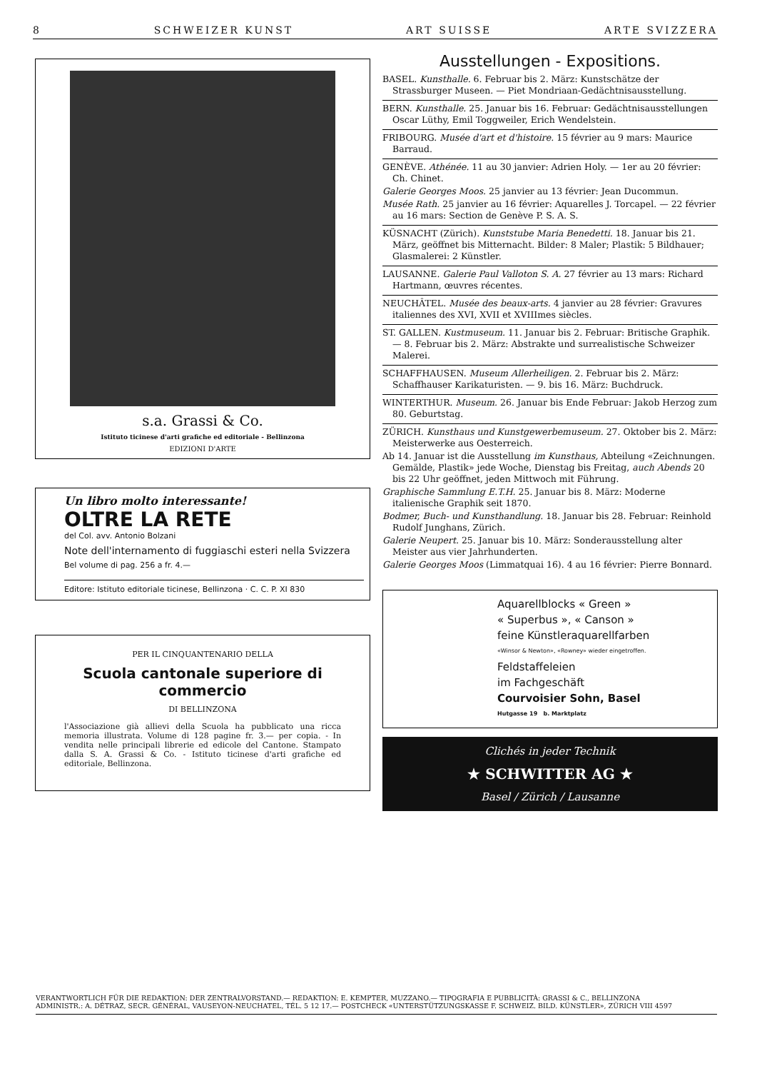8 SCHWEIZER KUNST ART SUISSE ARTE SVIZZERA
s.a. Grassi & Co.
Istituto ticinese d'arti grafiche ed editoriale - Bellinzona
EDIZIONI D'ARTE
Un libro molto interessante!
OLTRE LA RETE
del Col. avv. Antonio Bolzani
Note dell'internamento di fuggiaschi esteri nella Svizzera
Bel volume di pag. 256 a fr. 4.—
Editore: Istituto editoriale ticinese, Bellinzona · C. C. P. XI 830
PER IL CINQUANTENARIO DELLA
Scuola cantonale superiore di commercio
DI BELLINZONA
l'Associazione già allievi della Scuola ha pubblicato una ricca memoria illustrata. Volume di 128 pagine fr. 3.— per copia. - In vendita nelle principali librerie ed edicole del Cantone. Stampato dalla S. A. Grassi & Co. - Istituto ticinese d'arti grafiche ed editoriale, Bellinzona.
Ausstellungen - Expositions.
BASEL. Kunsthalle. 6. Februar bis 2. März: Kunstschätze der Strassburger Museen. — Piet Mondriaan-Gedächtnisausstellung.
BERN. Kunsthalle. 25. Januar bis 16. Februar: Gedächtnisausstellungen Oscar Lüthy, Emil Toggweiler, Erich Wendelstein.
FRIBOURG. Musée d'art et d'histoire. 15 février au 9 mars: Maurice Barraud.
GENÈVE. Athénée. 11 au 30 janvier: Adrien Holy. — 1er au 20 février: Ch. Chinet.
Galerie Georges Moos. 25 janvier au 13 février: Jean Ducommun.
Musée Rath. 25 janvier au 16 février: Aquarelles J. Torcapel. — 22 février au 16 mars: Section de Genève P. S. A. S.
KÜSNACHT (Zürich). Kunststube Maria Benedetti. 18. Januar bis 21. März, geöffnet bis Mitternacht. Bilder: 8 Maler; Plastik: 5 Bildhauer; Glasmalerei: 2 Künstler.
LAUSANNE. Galerie Paul Valloton S. A. 27 février au 13 mars: Richard Hartmann, œuvres récentes.
NEUCHÂTEL. Musée des beaux-arts. 4 janvier au 28 février: Gravures italiennes des XVI, XVII et XVIIImes siècles.
ST. GALLEN. Kustmuseum. 11. Januar bis 2. Februar: Britische Graphik. — 8. Februar bis 2. März: Abstrakte und surrealistische Schweizer Malerei.
SCHAFFHAUSEN. Museum Allerheiligen. 2. Februar bis 2. März: Schaffhauser Karikaturisten. — 9. bis 16. März: Buchdruck.
WINTERTHUR. Museum. 26. Januar bis Ende Februar: Jakob Herzog zum 80. Geburtstag.
ZÜRICH. Kunsthaus und Kunstgewerbemuseum. 27. Oktober bis 2. März: Meisterwerke aus Oesterreich.
Ab 14. Januar ist die Ausstellung im Kunsthaus, Abteilung «Zeichnungen. Gemälde, Plastik» jede Woche, Dienstag bis Freitag, auch Abends 20 bis 22 Uhr geöffnet, jeden Mittwoch mit Führung.
Graphische Sammlung E.T.H. 25. Januar bis 8. März: Moderne italienische Graphik seit 1870.
Bodmer, Buch- und Kunsthandlung. 18. Januar bis 28. Februar: Reinhold Rudolf Junghans, Zürich.
Galerie Neupert. 25. Januar bis 10. März: Sonderausstellung alter Meister aus vier Jahrhunderten.
Galerie Georges Moos (Limmatquai 16). 4 au 16 février: Pierre Bonnard.
Aquarellblocks « Green »
« Superbus », « Canson »
feine Künstleraquarellfarben
«Winsor & Newton», «Rowney» wieder eingetroffen.
Feldstaffeleien
im Fachgeschäft
Courvoisier Sohn, Basel
Hutgasse 19 b. Marktplatz
Clichés in jeder Technik
★ SCHWITTER AG ★
Basel / Zürich / Lausanne
VERANTWORTLICH FÜR DIE REDAKTION: DER ZENTRALVORSTAND.— REDAKTION: E. KEMPTER, MUZZANO.— TIPOGRAFIA E PUBBLICITÀ: GRASSI & C., BELLINZONA
ADMINISTR.: A. DÉTRAZ, SECR. GÉNÉRAL, VAUSEYON-NEUCHATEL, TÉL. 5 12 17.— POSTCHECK «UNTERSTÜTZUNGSKASSE F. SCHWEIZ. BILD. KÜNSTLER», ZÜRICH VIII 4597